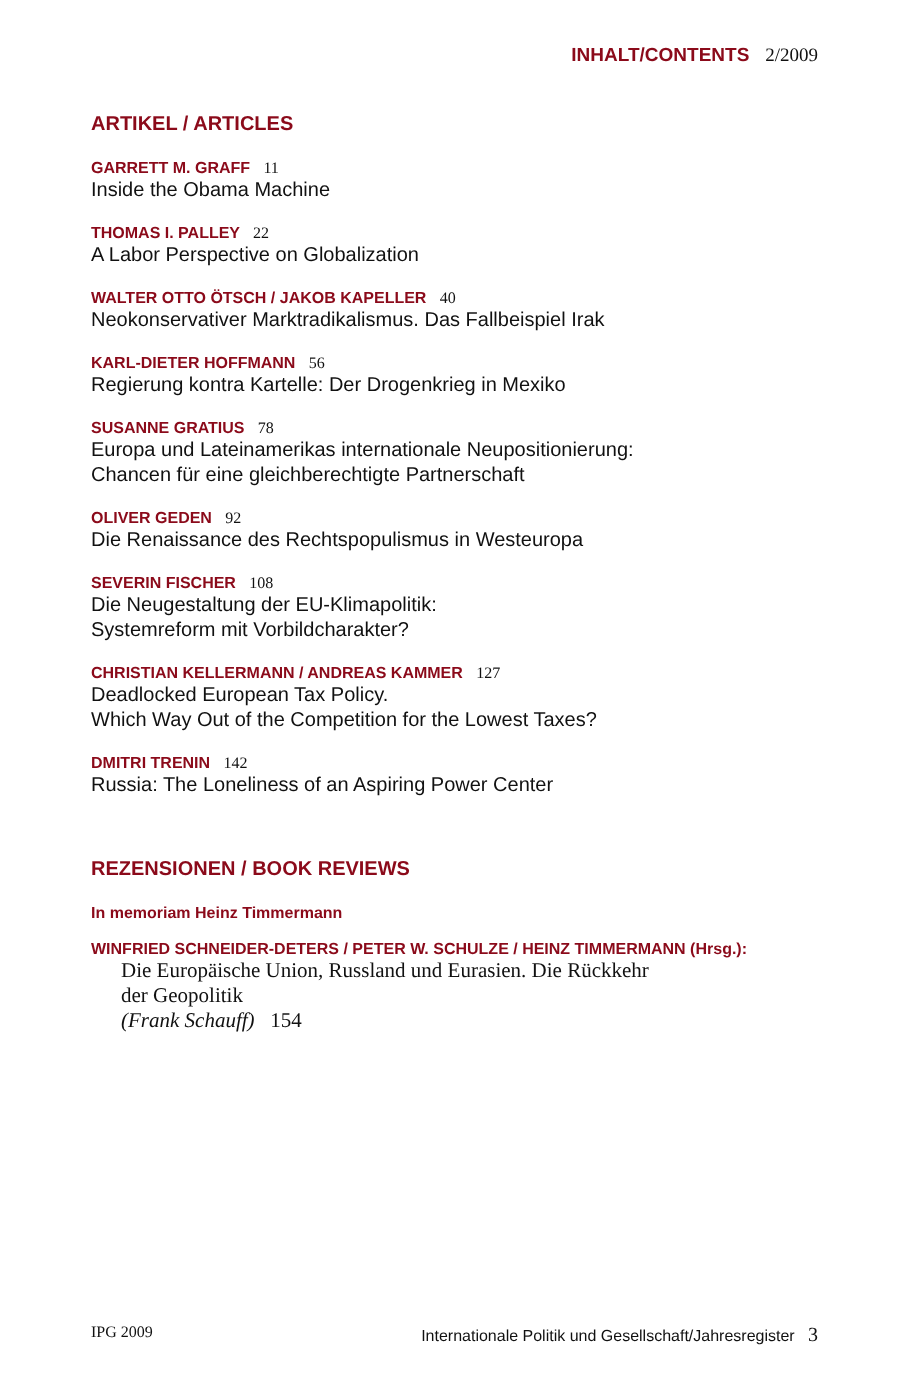INHALT/CONTENTS 2/2009
ARTIKEL / ARTICLES
GARRETT M. GRAFF 11
Inside the Obama Machine
THOMAS I. PALLEY 22
A Labor Perspective on Globalization
WALTER OTTO ÖTSCH / JAKOB KAPELLER 40
Neokonservativer Marktradikalismus. Das Fallbeispiel Irak
KARL-DIETER HOFFMANN 56
Regierung kontra Kartelle: Der Drogenkrieg in Mexiko
SUSANNE GRATIUS 78
Europa und Lateinamerikas internationale Neupositionierung:
Chancen für eine gleichberechtigte Partnerschaft
OLIVER GEDEN 92
Die Renaissance des Rechtspopulismus in Westeuropa
SEVERIN FISCHER 108
Die Neugestaltung der EU-Klimapolitik:
Systemreform mit Vorbildcharakter?
CHRISTIAN KELLERMANN / ANDREAS KAMMER 127
Deadlocked European Tax Policy.
Which Way Out of the Competition for the Lowest Taxes?
DMITRI TRENIN 142
Russia: The Loneliness of an Aspiring Power Center
REZENSIONEN / BOOK REVIEWS
In memoriam Heinz Timmermann
WINFRIED SCHNEIDER-DETERS / PETER W. SCHULZE / HEINZ TIMMERMANN (Hrsg.):
Die Europäische Union, Russland und Eurasien. Die Rückkehr
der Geopolitik
(Frank Schauff) 154
IPG 2009 Internationale Politik und Gesellschaft/Jahresregister 3